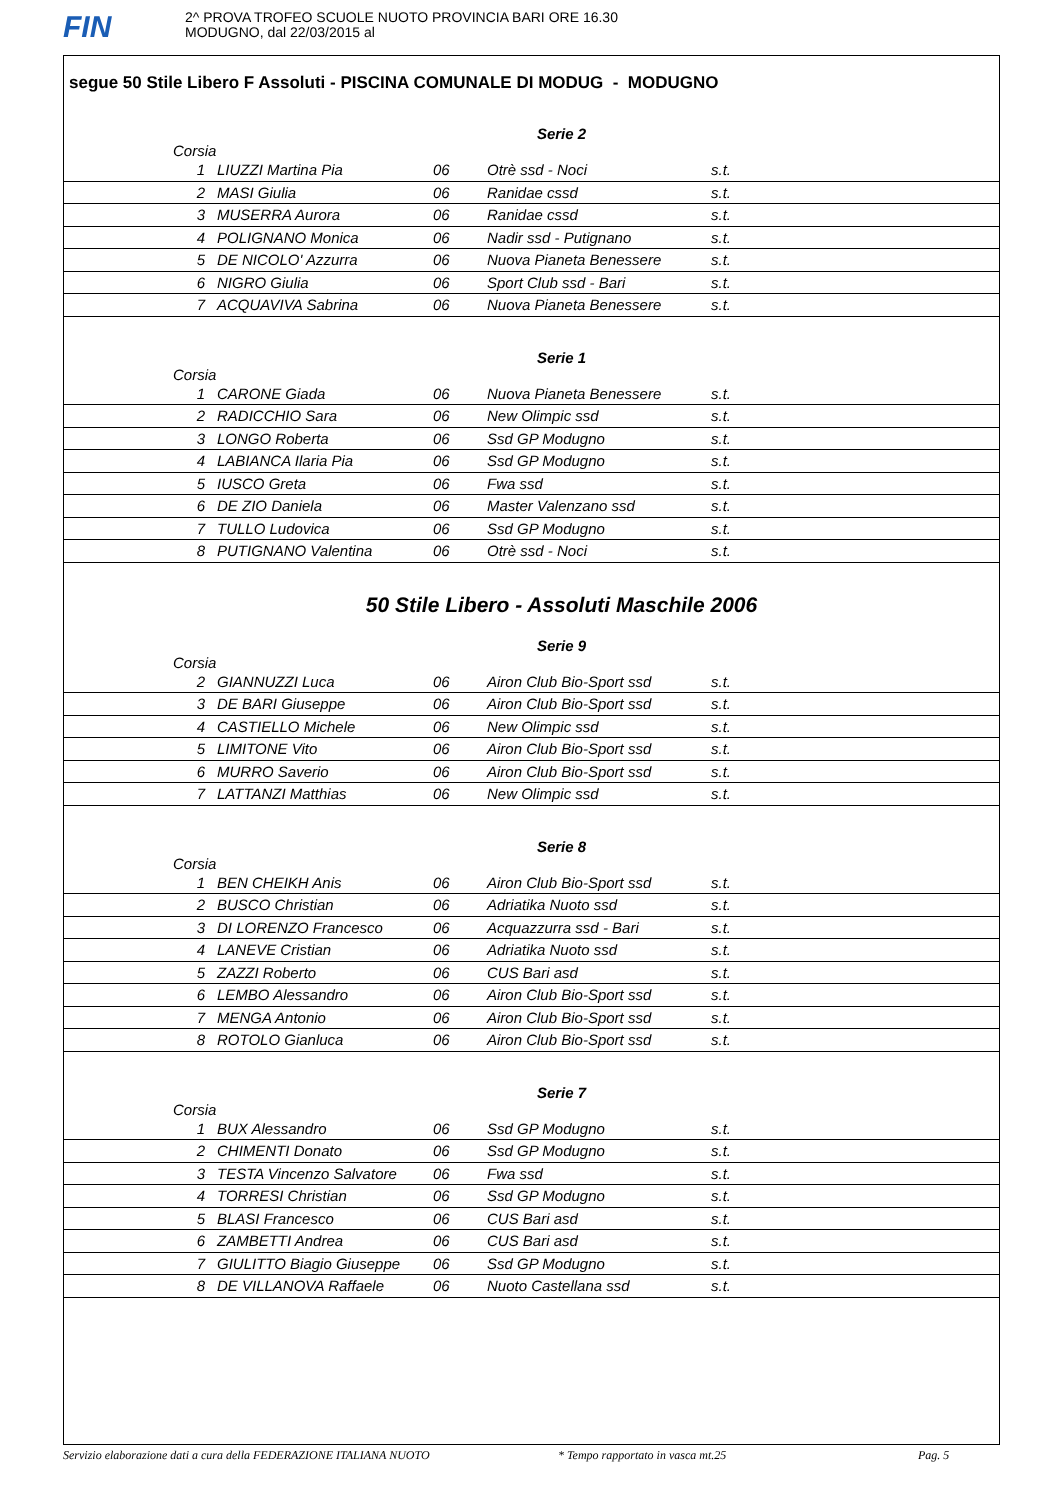FIN
2^ PROVA TROFEO SCUOLE NUOTO PROVINCIA BARI ORE 16.30
MODUGNO, dal 22/03/2015 al
segue 50 Stile Libero F Assoluti - PISCINA COMUNALE DI MODUG - MODUGNO
Serie 2
Corsia
| 1 | LIUZZI Martina Pia | 06 | Otrè ssd - Noci | s.t. |
| 2 | MASI Giulia | 06 | Ranidae cssd | s.t. |
| 3 | MUSERRA Aurora | 06 | Ranidae cssd | s.t. |
| 4 | POLIGNANO Monica | 06 | Nadir ssd - Putignano | s.t. |
| 5 | DE NICOLO' Azzurra | 06 | Nuova Pianeta Benessere | s.t. |
| 6 | NIGRO Giulia | 06 | Sport Club ssd - Bari | s.t. |
| 7 | ACQUAVIVA Sabrina | 06 | Nuova Pianeta Benessere | s.t. |
Serie 1
Corsia
| 1 | CARONE Giada | 06 | Nuova Pianeta Benessere | s.t. |
| 2 | RADICCHIO Sara | 06 | New Olimpic ssd | s.t. |
| 3 | LONGO Roberta | 06 | Ssd GP Modugno | s.t. |
| 4 | LABIANCA Ilaria Pia | 06 | Ssd GP Modugno | s.t. |
| 5 | IUSCO Greta | 06 | Fwa ssd | s.t. |
| 6 | DE ZIO Daniela | 06 | Master Valenzano ssd | s.t. |
| 7 | TULLO Ludovica | 06 | Ssd GP Modugno | s.t. |
| 8 | PUTIGNANO Valentina | 06 | Otrè ssd - Noci | s.t. |
50 Stile Libero - Assoluti Maschile 2006
Serie 9
Corsia
| 2 | GIANNUZZI Luca | 06 | Airon Club Bio-Sport ssd | s.t. |
| 3 | DE BARI Giuseppe | 06 | Airon Club Bio-Sport ssd | s.t. |
| 4 | CASTIELLO Michele | 06 | New Olimpic ssd | s.t. |
| 5 | LIMITONE Vito | 06 | Airon Club Bio-Sport ssd | s.t. |
| 6 | MURRO Saverio | 06 | Airon Club Bio-Sport ssd | s.t. |
| 7 | LATTANZI Matthias | 06 | New Olimpic ssd | s.t. |
Serie 8
Corsia
| 1 | BEN CHEIKH Anis | 06 | Airon Club Bio-Sport ssd | s.t. |
| 2 | BUSCO Christian | 06 | Adriatika Nuoto ssd | s.t. |
| 3 | DI LORENZO Francesco | 06 | Acquazzurra ssd - Bari | s.t. |
| 4 | LANEVE Cristian | 06 | Adriatika Nuoto ssd | s.t. |
| 5 | ZAZZI Roberto | 06 | CUS Bari asd | s.t. |
| 6 | LEMBO Alessandro | 06 | Airon Club Bio-Sport ssd | s.t. |
| 7 | MENGA Antonio | 06 | Airon Club Bio-Sport ssd | s.t. |
| 8 | ROTOLO Gianluca | 06 | Airon Club Bio-Sport ssd | s.t. |
Serie 7
Corsia
| 1 | BUX Alessandro | 06 | Ssd GP Modugno | s.t. |
| 2 | CHIMENTI Donato | 06 | Ssd GP Modugno | s.t. |
| 3 | TESTA Vincenzo Salvatore | 06 | Fwa ssd | s.t. |
| 4 | TORRESI Christian | 06 | Ssd GP Modugno | s.t. |
| 5 | BLASI Francesco | 06 | CUS Bari asd | s.t. |
| 6 | ZAMBETTI Andrea | 06 | CUS Bari asd | s.t. |
| 7 | GIULITTO Biagio Giuseppe | 06 | Ssd GP Modugno | s.t. |
| 8 | DE VILLANOVA Raffaele | 06 | Nuoto Castellana ssd | s.t. |
Servizio elaborazione dati a cura della FEDERAZIONE ITALIANA NUOTO * Tempo rapportato in vasca mt.25 Pag. 5